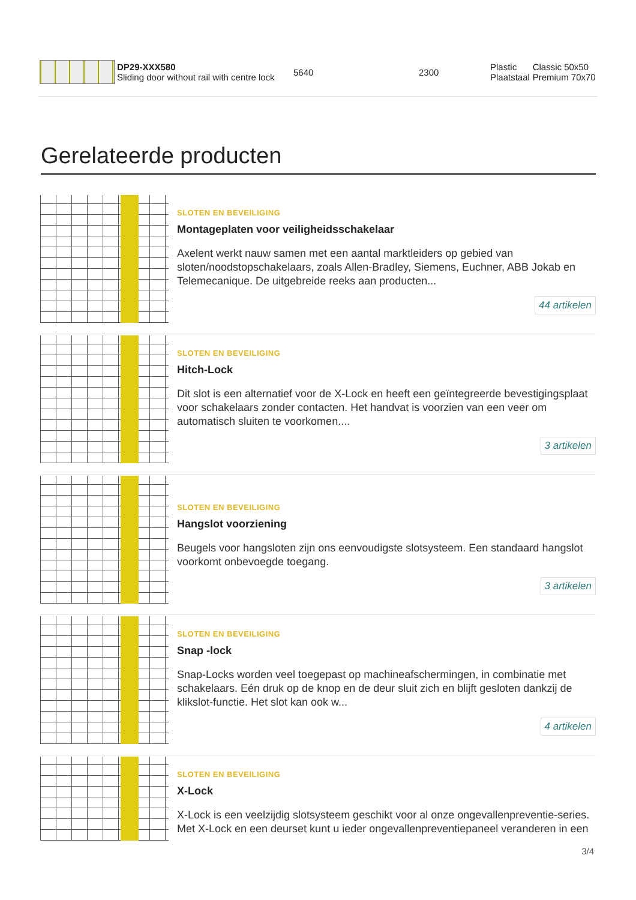| | DP29-XXX580 Sliding door without rail with centre lock | 5640 | 2300 | Plastic Plaatstaal | Classic 50x50 Premium 70x70 |
Gerelateerde producten
SLOTEN EN BEVEILIGING
Montageplaten voor veiligheidsschakelaar
Axelent werkt nauw samen met een aantal marktleiders op gebied van sloten/noodstopschakelaars, zoals Allen-Bradley, Siemens, Euchner, ABB Jokab en Telemecanique. De uitgebreide reeks aan producten...
44 artikelen
SLOTEN EN BEVEILIGING
Hitch-Lock
Dit slot is een alternatief voor de X-Lock en heeft een geïntegreerde bevestigingsplaat voor schakelaars zonder contacten. Het handvat is voorzien van een veer om automatisch sluiten te voorkomen....
3 artikelen
SLOTEN EN BEVEILIGING
Hangslot voorziening
Beugels voor hangsloten zijn ons eenvoudigste slotsysteem. Een standaard hangslot voorkomt onbevoegde toegang.
3 artikelen
SLOTEN EN BEVEILIGING
Snap -lock
Snap-Locks worden veel toegepast op machineafschermingen, in combinatie met schakelaars. Eén druk op de knop en de deur sluit zich en blijft gesloten dankzij de klikslot-functie. Het slot kan ook w...
4 artikelen
SLOTEN EN BEVEILIGING
X-Lock
X-Lock is een veelzijdig slotsysteem geschikt voor al onze ongevallenpreventie-series. Met X-Lock en een deurset kunt u ieder ongevallenpreventiepaneel veranderen in een
3/4